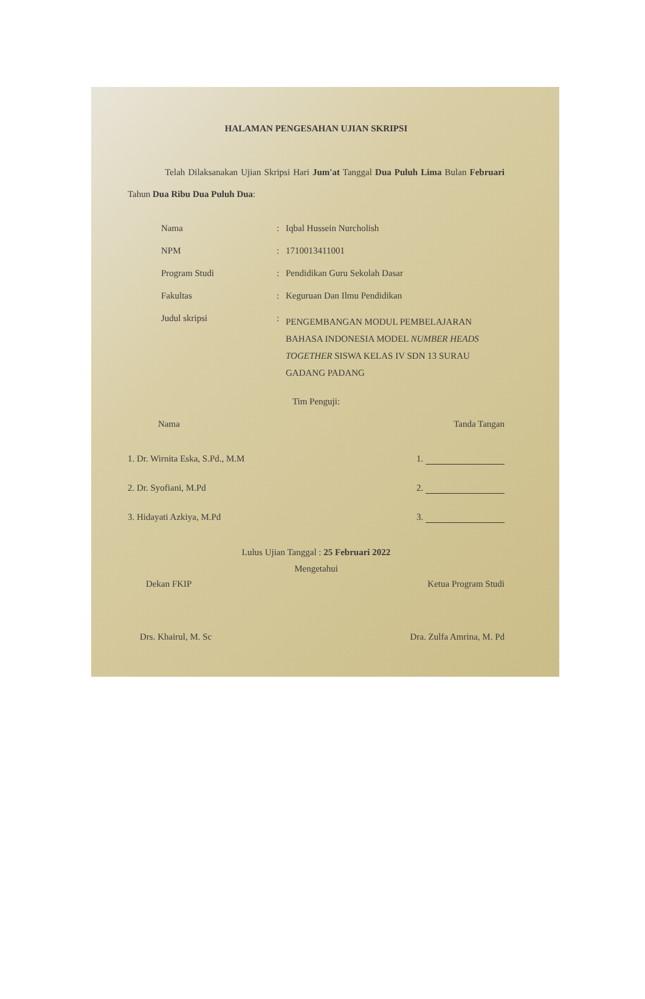HALAMAN PENGESAHAN UJIAN SKRIPSI
Telah Dilaksanakan Ujian Skripsi Hari Jum'at Tanggal Dua Puluh Lima Bulan Februari Tahun Dua Ribu Dua Puluh Dua:
| Nama | : | Iqbal Hussein Nurcholish |
| NPM | : | 1710013411001 |
| Program Studi | : | Pendidikan Guru Sekolah Dasar |
| Fakultas | : | Keguruan Dan Ilmu Pendidikan |
| Judul skripsi | : | PENGEMBANGAN MODUL PEMBELAJARAN BAHASA INDONESIA MODEL NUMBER HEADS TOGETHER SISWA KELAS IV SDN 13 SURAU GADANG PADANG |
Tim Penguji:
Nama Tanda Tangan
1. Dr. Wirnita Eska, S.Pd., M.M 1.
2. Dr. Syofiani, M.Pd 2.
3. Hidayati Azkiya, M.Pd 3.
Lulus Ujian Tanggal : 25 Februari 2022
Mengetahui
Dekan FKIP Ketua Program Studi
Drs. Khairul, M. Sc Dra. Zulfa Amrina, M. Pd